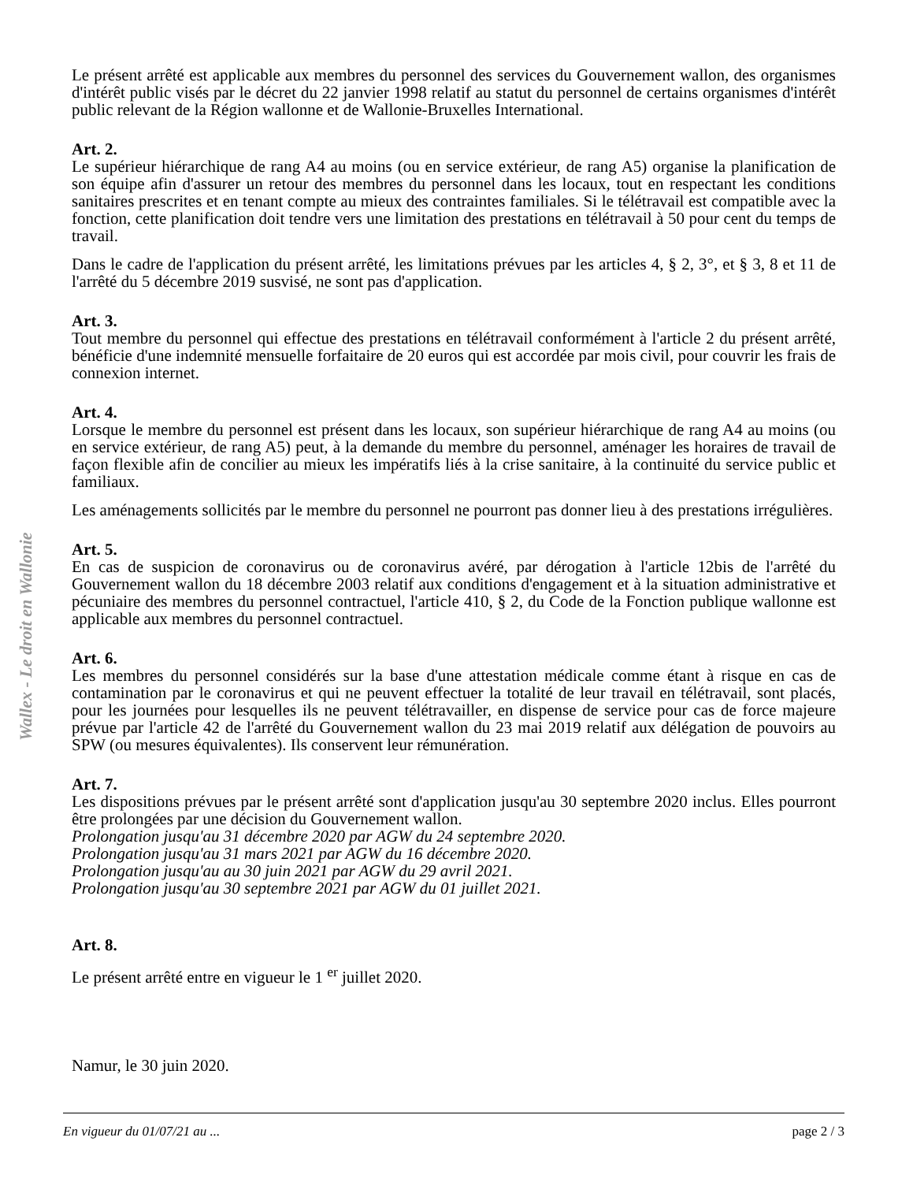Wallex - Le droit en Wallonie
Le présent arrêté est applicable aux membres du personnel des services du Gouvernement wallon, des organismes d'intérêt public visés par le décret du 22 janvier 1998 relatif au statut du personnel de certains organismes d'intérêt public relevant de la Région wallonne et de Wallonie-Bruxelles International.
Art. 2.
Le supérieur hiérarchique de rang A4 au moins (ou en service extérieur, de rang A5) organise la planification de son équipe afin d'assurer un retour des membres du personnel dans les locaux, tout en respectant les conditions sanitaires prescrites et en tenant compte au mieux des contraintes familiales. Si le télétravail est compatible avec la fonction, cette planification doit tendre vers une limitation des prestations en télétravail à 50 pour cent du temps de travail.
Dans le cadre de l'application du présent arrêté, les limitations prévues par les articles 4, § 2, 3°, et § 3, 8 et 11 de l'arrêté du 5 décembre 2019 susvisé, ne sont pas d'application.
Art. 3.
Tout membre du personnel qui effectue des prestations en télétravail conformément à l'article 2 du présent arrêté, bénéficie d'une indemnité mensuelle forfaitaire de 20 euros qui est accordée par mois civil, pour couvrir les frais de connexion internet.
Art. 4.
Lorsque le membre du personnel est présent dans les locaux, son supérieur hiérarchique de rang A4 au moins (ou en service extérieur, de rang A5) peut, à la demande du membre du personnel, aménager les horaires de travail de façon flexible afin de concilier au mieux les impératifs liés à la crise sanitaire, à la continuité du service public et familiaux.
Les aménagements sollicités par le membre du personnel ne pourront pas donner lieu à des prestations irrégulières.
Art. 5.
En cas de suspicion de coronavirus ou de coronavirus avéré, par dérogation à l'article 12bis de l'arrêté du Gouvernement wallon du 18 décembre 2003 relatif aux conditions d'engagement et à la situation administrative et pécuniaire des membres du personnel contractuel, l'article 410, § 2, du Code de la Fonction publique wallonne est applicable aux membres du personnel contractuel.
Art. 6.
Les membres du personnel considérés sur la base d'une attestation médicale comme étant à risque en cas de contamination par le coronavirus et qui ne peuvent effectuer la totalité de leur travail en télétravail, sont placés, pour les journées pour lesquelles ils ne peuvent télétravailler, en dispense de service pour cas de force majeure prévue par l'article 42 de l'arrêté du Gouvernement wallon du 23 mai 2019 relatif aux délégation de pouvoirs au SPW (ou mesures équivalentes). Ils conservent leur rémunération.
Art. 7.
Les dispositions prévues par le présent arrêté sont d'application jusqu'au 30 septembre 2020 inclus. Elles pourront être prolongées par une décision du Gouvernement wallon.
Prolongation jusqu'au 31 décembre 2020 par AGW du 24 septembre 2020.
Prolongation jusqu'au 31 mars 2021 par AGW du 16 décembre 2020.
Prolongation jusqu'au au 30 juin 2021 par AGW du 29 avril 2021.
Prolongation jusqu'au 30 septembre 2021 par AGW du 01 juillet 2021.
Art. 8.
Le présent arrêté entre en vigueur le 1 <sup>er</sup> juillet 2020.
Namur, le 30 juin 2020.
En vigueur du 01/07/21 au ... page 2 / 3